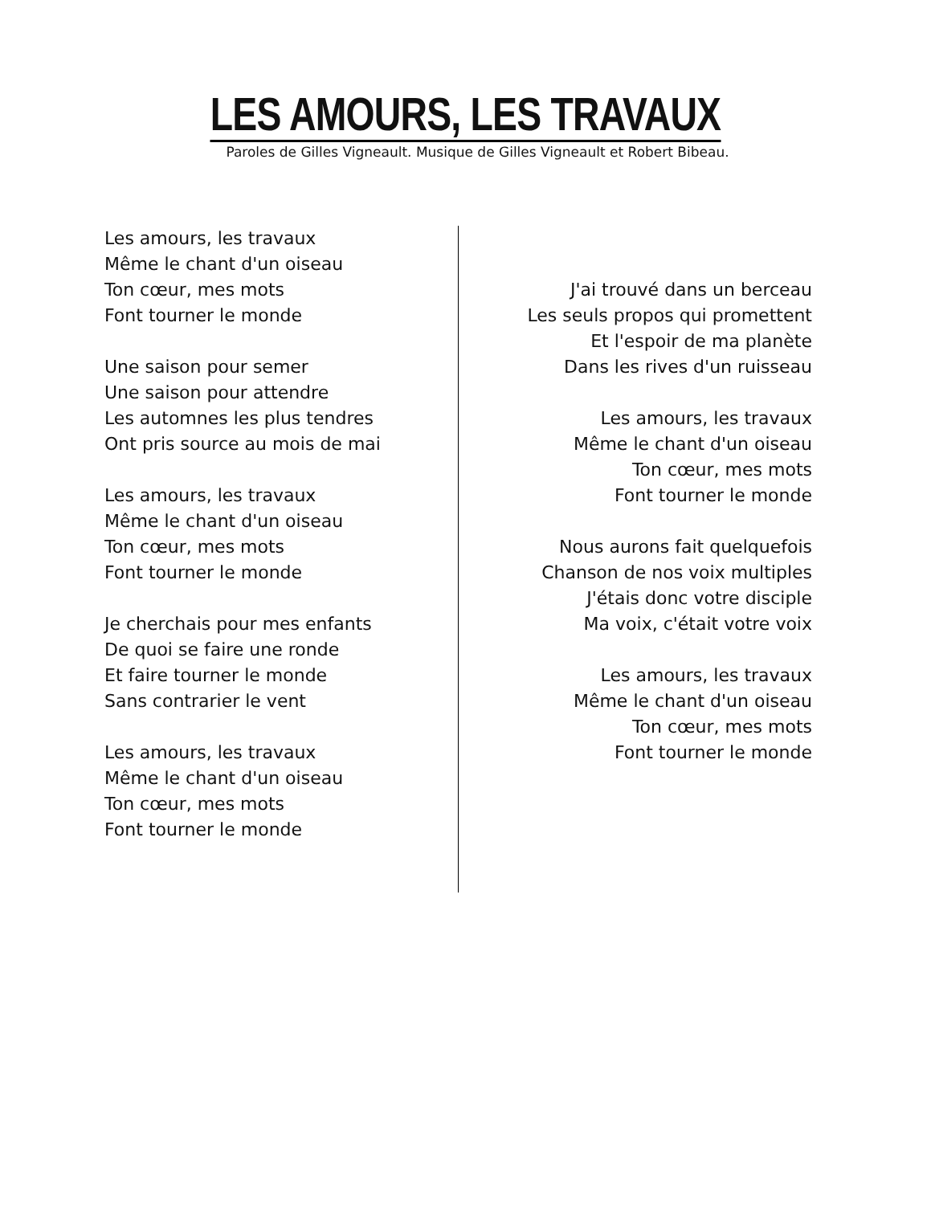LES AMOURS, LES TRAVAUX
Paroles de Gilles Vigneault. Musique de Gilles Vigneault et Robert Bibeau.
Les amours, les travaux
Même le chant d'un oiseau
Ton cœur, mes mots
Font tourner le monde
Une saison pour semer
Une saison pour attendre
Les automnes les plus tendres
Ont pris source au mois de mai
Les amours, les travaux
Même le chant d'un oiseau
Ton cœur, mes mots
Font tourner le monde
Je cherchais pour mes enfants
De quoi se faire une ronde
Et faire tourner le monde
Sans contrarier le vent
Les amours, les travaux
Même le chant d'un oiseau
Ton cœur, mes mots
Font tourner le monde
J'ai trouvé dans un berceau
Les seuls propos qui promettent
Et l'espoir de ma planète
Dans les rives d'un ruisseau
Les amours, les travaux
Même le chant d'un oiseau
Ton cœur, mes mots
Font tourner le monde
Nous aurons fait quelquefois
Chanson de nos voix multiples
J'étais donc votre disciple
Ma voix, c'était votre voix
Les amours, les travaux
Même le chant d'un oiseau
Ton cœur, mes mots
Font tourner le monde